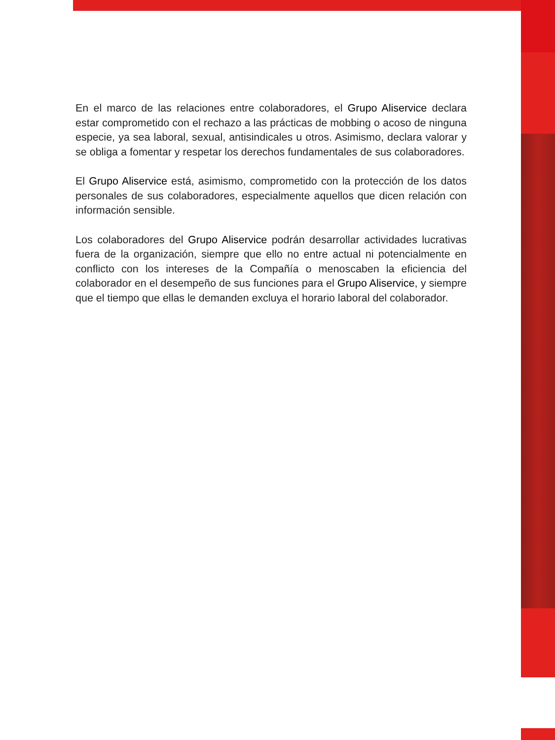En el marco de las relaciones entre colaboradores, el Grupo Aliservice declara estar comprometido con el rechazo a las prácticas de mobbing o acoso de ninguna especie, ya sea laboral, sexual, antisindicales u otros. Asimismo, declara valorar y se obliga a fomentar y respetar los derechos fundamentales de sus colaboradores.
El Grupo Aliservice está, asimismo, comprometido con la protección de los datos personales de sus colaboradores, especialmente aquellos que dicen relación con información sensible.
Los colaboradores del Grupo Aliservice podrán desarrollar actividades lucrativas fuera de la organización, siempre que ello no entre actual ni potencialmente en conflicto con los intereses de la Compañía o menoscaben la eficiencia del colaborador en el desempeño de sus funciones para el Grupo Aliservice, y siempre que el tiempo que ellas le demanden excluya el horario laboral del colaborador.